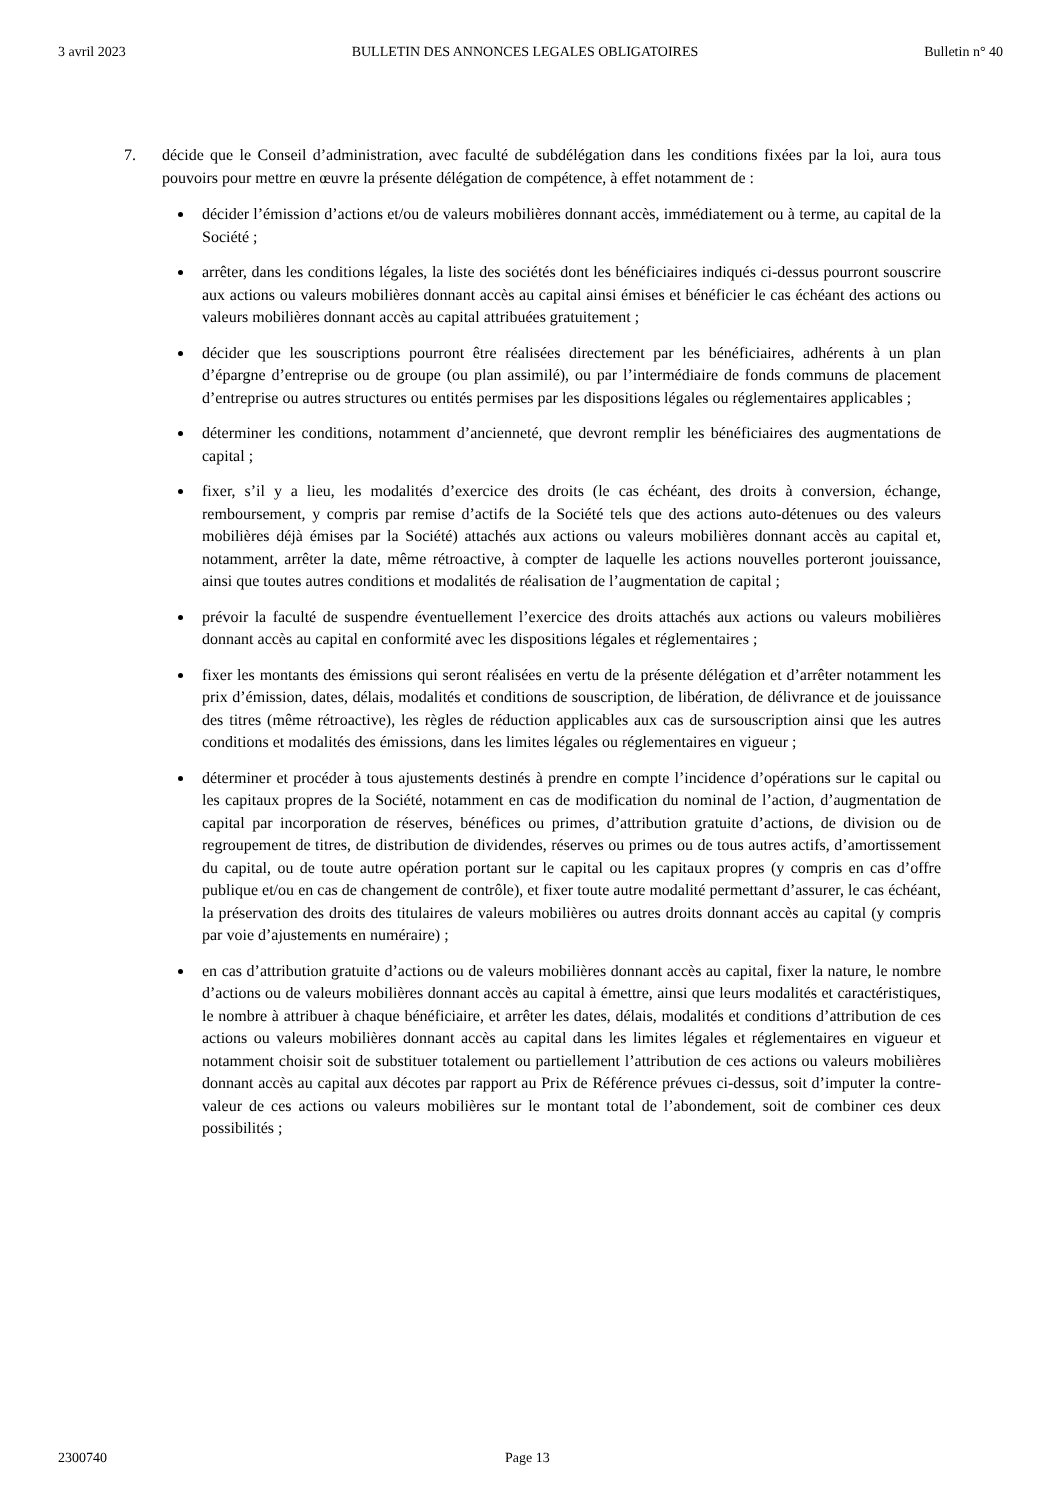3 avril 2023 BULLETIN DES ANNONCES LEGALES OBLIGATOIRES Bulletin n° 40
7. décide que le Conseil d’administration, avec faculté de subdélégation dans les conditions fixées par la loi, aura tous pouvoirs pour mettre en œuvre la présente délégation de compétence, à effet notamment de :
décider l’émission d’actions et/ou de valeurs mobilières donnant accès, immédiatement ou à terme, au capital de la Société ;
arrêter, dans les conditions légales, la liste des sociétés dont les bénéficiaires indiqués ci-dessus pourront souscrire aux actions ou valeurs mobilières donnant accès au capital ainsi émises et bénéficier le cas échéant des actions ou valeurs mobilières donnant accès au capital attribuées gratuitement ;
décider que les souscriptions pourront être réalisées directement par les bénéficiaires, adhérents à un plan d’épargne d’entreprise ou de groupe (ou plan assimilé), ou par l’intermédiaire de fonds communs de placement d’entreprise ou autres structures ou entités permises par les dispositions légales ou réglementaires applicables ;
déterminer les conditions, notamment d’ancienneté, que devront remplir les bénéficiaires des augmentations de capital ;
fixer, s’il y a lieu, les modalités d’exercice des droits (le cas échéant, des droits à conversion, échange, remboursement, y compris par remise d’actifs de la Société tels que des actions auto-détenues ou des valeurs mobilières déjà émises par la Société) attachés aux actions ou valeurs mobilières donnant accès au capital et, notamment, arrêter la date, même rétroactive, à compter de laquelle les actions nouvelles porteront jouissance, ainsi que toutes autres conditions et modalités de réalisation de l’augmentation de capital ;
prévoir la faculté de suspendre éventuellement l’exercice des droits attachés aux actions ou valeurs mobilières donnant accès au capital en conformité avec les dispositions légales et réglementaires ;
fixer les montants des émissions qui seront réalisées en vertu de la présente délégation et d’arrêter notamment les prix d’émission, dates, délais, modalités et conditions de souscription, de libération, de délivrance et de jouissance des titres (même rétroactive), les règles de réduction applicables aux cas de sursouscription ainsi que les autres conditions et modalités des émissions, dans les limites légales ou réglementaires en vigueur ;
déterminer et procéder à tous ajustements destinés à prendre en compte l’incidence d’opérations sur le capital ou les capitaux propres de la Société, notamment en cas de modification du nominal de l’action, d’augmentation de capital par incorporation de réserves, bénéfices ou primes, d’attribution gratuite d’actions, de division ou de regroupement de titres, de distribution de dividendes, réserves ou primes ou de tous autres actifs, d’amortissement du capital, ou de toute autre opération portant sur le capital ou les capitaux propres (y compris en cas d’offre publique et/ou en cas de changement de contrôle), et fixer toute autre modalité permettant d’assurer, le cas échéant, la préservation des droits des titulaires de valeurs mobilières ou autres droits donnant accès au capital (y compris par voie d’ajustements en numéraire) ;
en cas d’attribution gratuite d’actions ou de valeurs mobilières donnant accès au capital, fixer la nature, le nombre d’actions ou de valeurs mobilières donnant accès au capital à émettre, ainsi que leurs modalités et caractéristiques, le nombre à attribuer à chaque bénéficiaire, et arrêter les dates, délais, modalités et conditions d’attribution de ces actions ou valeurs mobilières donnant accès au capital dans les limites légales et réglementaires en vigueur et notamment choisir soit de substituer totalement ou partiellement l’attribution de ces actions ou valeurs mobilières donnant accès au capital aux décotes par rapport au Prix de Référence prévues ci-dessus, soit d’imputer la contre-valeur de ces actions ou valeurs mobilières sur le montant total de l’abondement, soit de combiner ces deux possibilités ;
2300740 Page 13